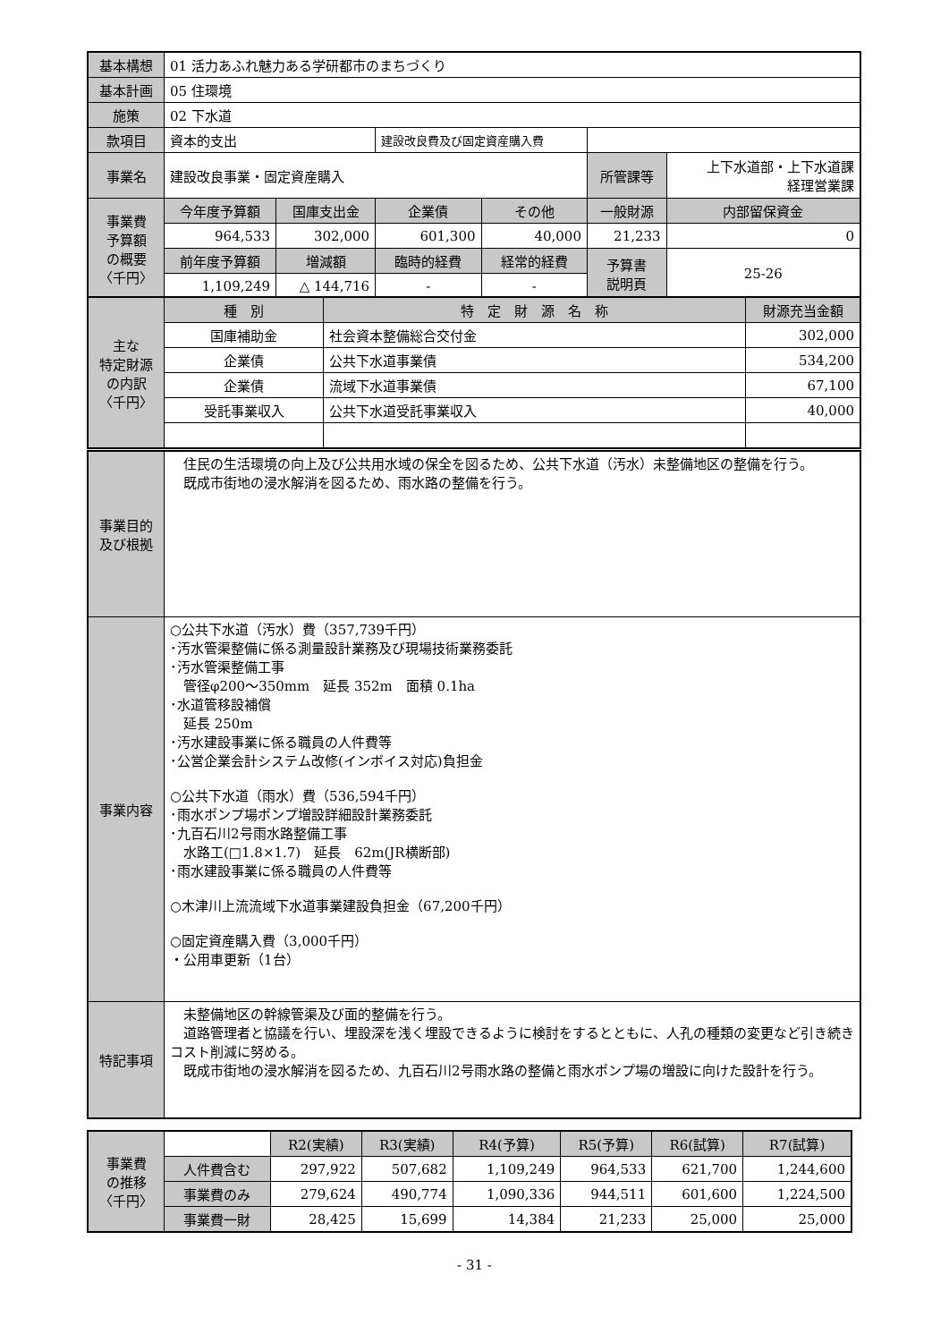| 基本構想 | 01 活力あふれ魅力ある学研都市のまちづくり | | | | | | |
| 基本計画 | 05 住環境 | | | | | | |
| 施策 | 02 下水道 | | | | | | |
| 款項目 | 資本的支出 | | 建設改良費及び固定資産購入費 | | | | |
| 事業名 | 建設改良事業・固定資産購入 | | | | 所管課等 | 上下水道部・上下水道課 経理営業課 | |
| 事業費 予算額 の概要 〈千円〉 | 今年度予算額 | 国庫支出金 | 企業債 | その他 | 一般財源 | | 内部留保資金 |
| | 964,533 | 302,000 | 601,300 | 40,000 | 21,233 | | 0 |
| | 前年度予算額 | 増減額 | 臨時的経費 | 経常的経費 | 予算書 説明頁 | | 25-26 |
| | 1,109,249 | △ 144,716 | - | - | | | |
| 主な 特定財源 の内訳 〈千円〉 | 種 別 | 特 定 財 源 名 称 | 財源充当金額 |
| | 国庫補助金 | 社会資本整備総合交付金 | 302,000 |
| | 企業債 | 公共下水道事業債 | 534,200 |
| | 企業債 | 流域下水道事業債 | 67,100 |
| | 受託事業収入 | 公共下水道受託事業収入 | 40,000 |
| 事業目的 及び根拠 | 住民の生活環境の向上及び公共用水域の保全を図るため、公共下水道（汚水）未整備地区の整備を行う。 既成市街地の浸水解消を図るため、雨水路の整備を行う。 |
| 事業内容 | ○公共下水道（汚水）費（357,739千円） ･汚水管渠整備に係る測量設計業務及び現場技術業務委託 ･汚水管渠整備工事 管径φ200～350mm 延長 352m 面積 0.1ha ･水道管移設補償 延長 250m ･汚水建設事業に係る職員の人件費等 ･公営企業会計システム改修(インボイス対応)負担金 ○公共下水道（雨水）費（536,594千円） ･雨水ポンプ場ポンプ増設詳細設計業務委託 ･九百石川2号雨水路整備工事 水路工(□1.8×1.7) 延長 62m(JR横断部) ･雨水建設事業に係る職員の人件費等 ○木津川上流流域下水道事業建設負担金（67,200千円） ○固定資産購入費（3,000千円） ・公用車更新（1台） |
| 特記事項 | 未整備地区の幹線管渠及び面的整備を行う。 道路管理者と協議を行い、埋設深を浅く埋設できるように検討をするとともに、人孔の種類の変更など引き続きコスト削減に努める。 既成市街地の浸水解消を図るため、九百石川2号雨水路の整備と雨水ポンプ場の増設に向けた設計を行う。 |
| 事業費 の推移 〈千円〉 | | R2(実績) | R3(実績) | R4(予算) | R5(予算) | R6(試算) | R7(試算) |
| | 人件費含む | 297,922 | 507,682 | 1,109,249 | 964,533 | 621,700 | 1,244,600 |
| | 事業費のみ | 279,624 | 490,774 | 1,090,336 | 944,511 | 601,600 | 1,224,500 |
| | 事業費一財 | 28,425 | 15,699 | 14,384 | 21,233 | 25,000 | 25,000 |
- 31 -